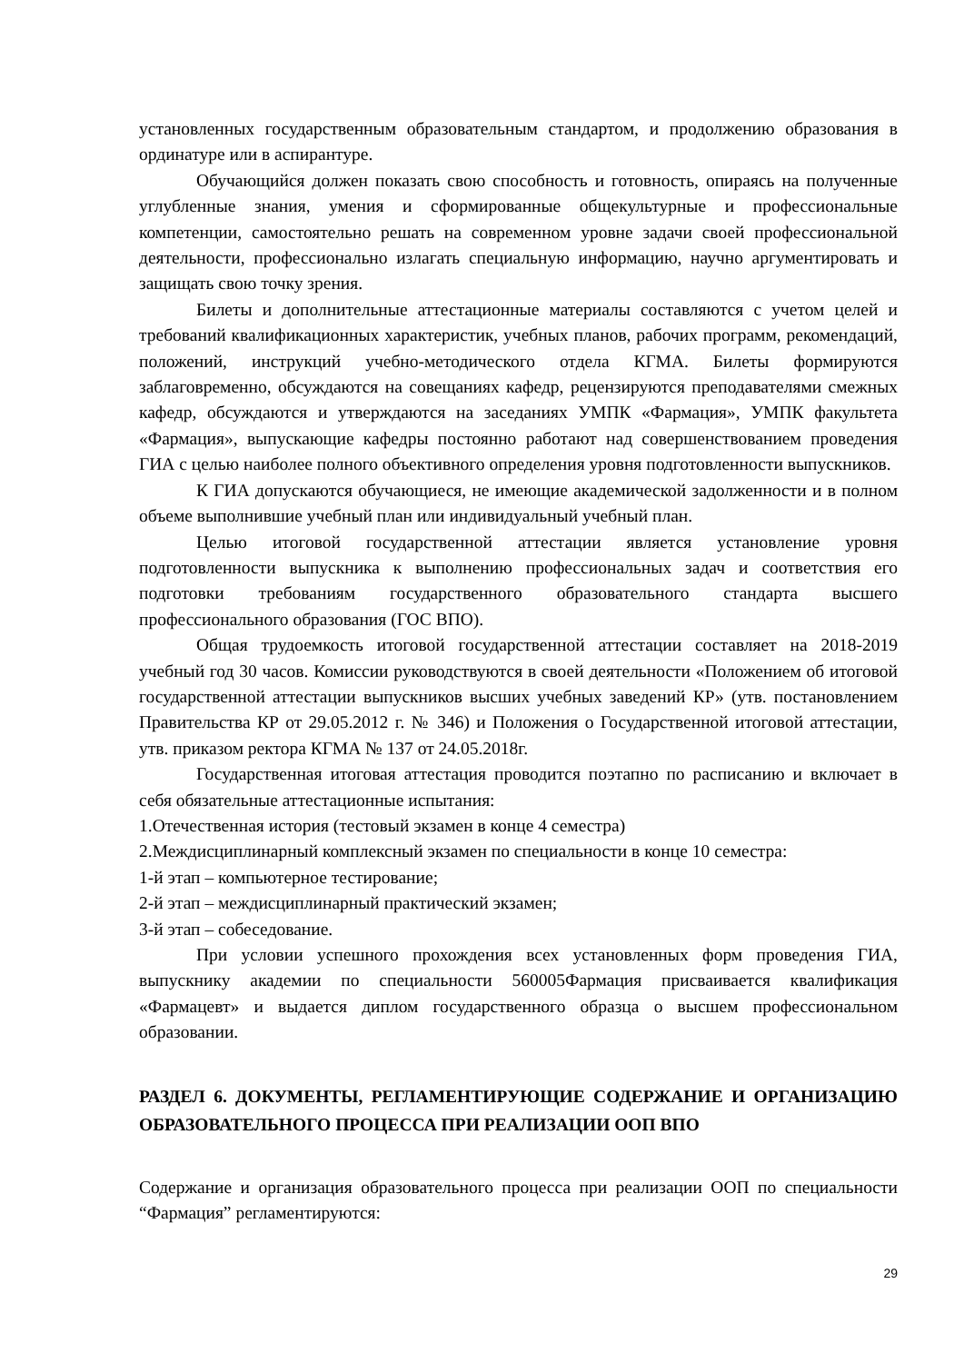установленных государственным образовательным стандартом, и продолжению образования в ординатуре или в аспирантуре.
Обучающийся должен показать свою способность и готовность, опираясь на полученные углубленные знания, умения и сформированные общекультурные и профессиональные компетенции, самостоятельно решать на современном уровне задачи своей профессиональной деятельности, профессионально излагать специальную информацию, научно аргументировать и защищать свою точку зрения.
Билеты и дополнительные аттестационные материалы составляются с учетом целей и требований квалификационных характеристик, учебных планов, рабочих программ, рекомендаций, положений, инструкций учебно-методического отдела КГМА. Билеты формируются заблаговременно, обсуждаются на совещаниях кафедр, рецензируются преподавателями смежных кафедр, обсуждаются и утверждаются на заседаниях УМПК «Фармация», УМПК факультета «Фармация», выпускающие кафедры постоянно работают над совершенствованием проведения ГИА с целью наиболее полного объективного определения уровня подготовленности выпускников.
К ГИА допускаются обучающиеся, не имеющие академической задолженности и в полном объеме выполнившие учебный план или индивидуальный учебный план.
Целью итоговой государственной аттестации является установление уровня подготовленности выпускника к выполнению профессиональных задач и соответствия его подготовки требованиям государственного образовательного стандарта высшего профессионального образования (ГОС ВПО).
Общая трудоемкость итоговой государственной аттестации составляет на 2018-2019 учебный год 30 часов. Комиссии руководствуются в своей деятельности «Положением об итоговой государственной аттестации выпускников высших учебных заведений КР» (утв. постановлением Правительства КР от 29.05.2012 г. № 346) и Положения о Государственной итоговой аттестации, утв. приказом ректора КГМА № 137 от 24.05.2018г.
Государственная итоговая аттестация проводится поэтапно по расписанию и включает в себя обязательные аттестационные испытания:
1.Отечественная история (тестовый экзамен в конце 4 семестра)
2.Междисциплинарный комплексный экзамен по специальности в конце 10 семестра:
1-й этап – компьютерное тестирование;
2-й этап – междисциплинарный практический экзамен;
3-й этап – собеседование.
При условии успешного прохождения всех установленных форм проведения ГИА, выпускнику академии по специальности 560005Фармация присваивается квалификация «Фармацевт» и выдается диплом государственного образца о высшем профессиональном образовании.
РАЗДЕЛ 6. ДОКУМЕНТЫ, РЕГЛАМЕНТИРУЮЩИЕ СОДЕРЖАНИЕ И ОРГАНИЗАЦИЮ ОБРАЗОВАТЕЛЬНОГО ПРОЦЕССА ПРИ РЕАЛИЗАЦИИ ООП ВПО
Содержание и организация образовательного процесса при реализации ООП по специальности “Фармация” регламентируются:
29